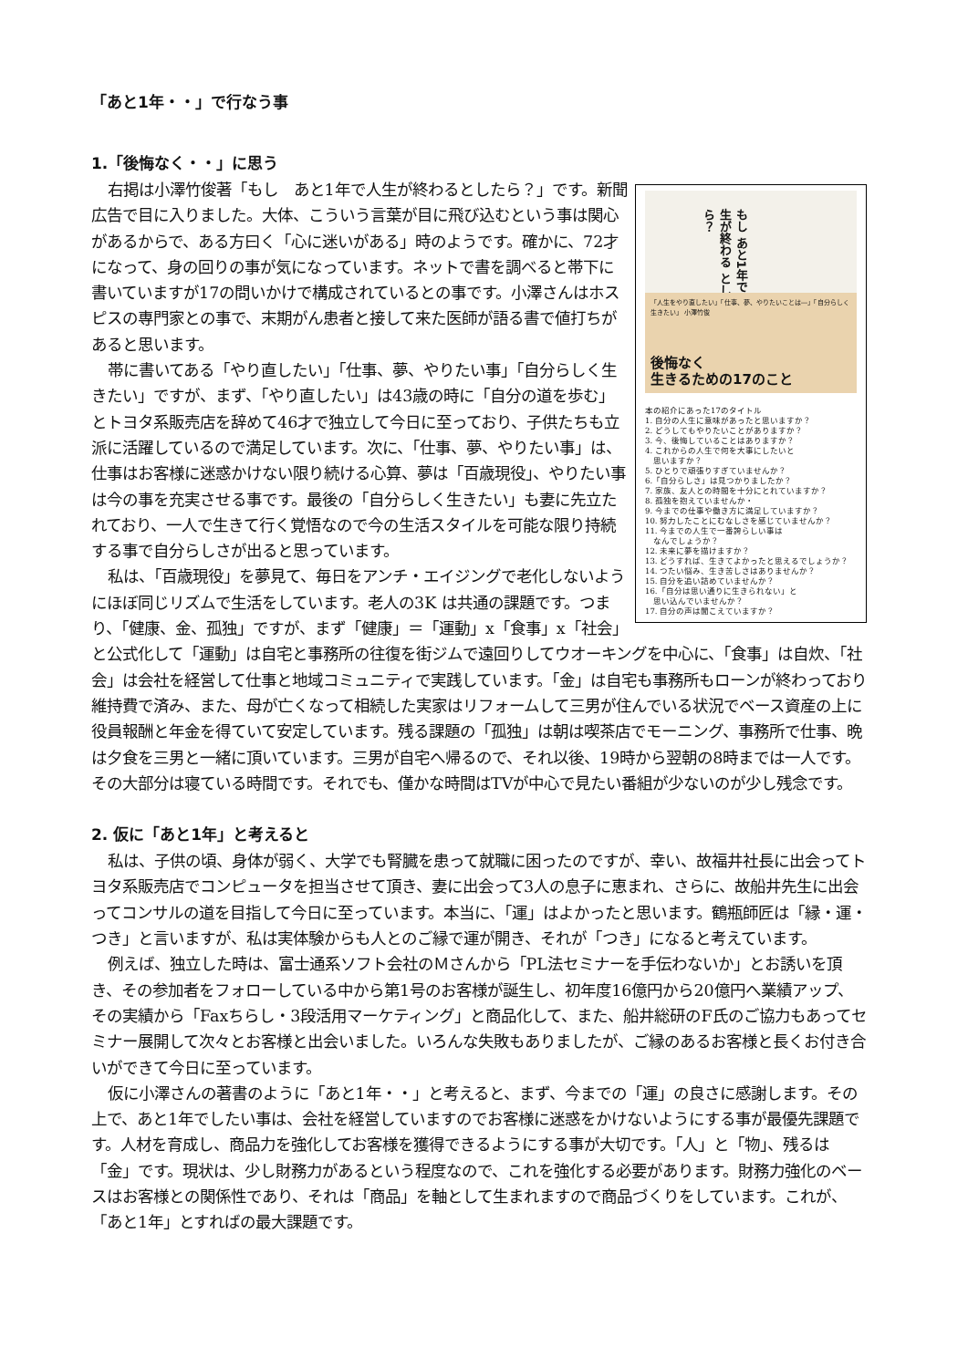「あと1年・・」で行なう事
1.「後悔なく・・」に思う
もし あと1年で 人生が終わる としたら？
「人生をやり直したい」「仕事、夢、やりたいことは―」「自分らしく生きたい」 小澤竹俊
後悔なく
生きるための17のこと
本の紹介にあった17のタイトル
1. 自分の人生に意味があったと思いますか？
2. どうしてもやりたいことがありますか？
3. 今、後悔していることはありますか？
4. これからの人生で何を大事にしたいと
　思いますか？
5. ひとりで頑張りすぎていませんか？
6.「自分らしさ」は見つかりましたか？
7. 家族、友人との時間を十分にとれていますか？
8. 孤独を抱えていませんか・
9. 今までの仕事や働き方に満足していますか？
10. 努力したことにむなしさを感じていませんか？
11. 今までの人生で一番誇らしい事は
　なんでしょうか？
12. 未来に夢を描けますか？
13. どうすれば、生きてよかったと思えるでしょうか？
14. つたい悩み、生き苦しさはありませんか？
15. 自分を追い詰めていませんか？
16.「自分は思い通りに生きられない」と
　思い込んでいませんか？
17. 自分の声は聞こえていますか？
右掲は小澤竹俊著「もし　あと1年で人生が終わるとしたら？」です。新聞広告で目に入りました。大体、こういう言葉が目に飛び込むという事は関心があるからで、ある方曰く「心に迷いがある」時のようです。確かに、72才になって、身の回りの事が気になっています。ネットで書を調べると帯下に書いていますが17の問いかけで構成されているとの事です。小澤さんはホスピスの専門家との事で、末期がん患者と接して来た医師が語る書で値打ちがあると思います。
帯に書いてある「やり直したい」「仕事、夢、やりたい事」「自分らしく生きたい」ですが、まず、「やり直したい」は43歳の時に「自分の道を歩む」とトヨタ系販売店を辞めて46才で独立して今日に至っており、子供たちも立派に活躍しているので満足しています。次に、「仕事、夢、やりたい事」は、仕事はお客様に迷惑かけない限り続ける心算、夢は「百歳現役」、やりたい事は今の事を充実させる事です。最後の「自分らしく生きたい」も妻に先立たれており、一人で生きて行く覚悟なので今の生活スタイルを可能な限り持続する事で自分らしさが出ると思っています。
私は、「百歳現役」を夢見て、毎日をアンチ・エイジングで老化しないようにほぼ同じリズムで生活をしています。老人の3K は共通の課題です。つまり、「健康、金、孤独」ですが、まず「健康」＝「運動」x「食事」x「社会」と公式化して「運動」は自宅と事務所の往復を街ジムで遠回りしてウオーキングを中心に、「食事」は自炊、「社会」は会社を経営して仕事と地域コミュニティで実践しています。「金」は自宅も事務所もローンが終わっており維持費で済み、また、母が亡くなって相続した実家はリフォームして三男が住んでいる状況でベース資産の上に役員報酬と年金を得ていて安定しています。残る課題の「孤独」は朝は喫茶店でモーニング、事務所で仕事、晩は夕食を三男と一緒に頂いています。三男が自宅へ帰るので、それ以後、19時から翌朝の8時までは一人です。その大部分は寝ている時間です。それでも、僅かな時間はTVが中心で見たい番組が少ないのが少し残念です。
2. 仮に「あと1年」と考えると
私は、子供の頃、身体が弱く、大学でも腎臓を患って就職に困ったのですが、幸い、故福井社長に出会ってトヨタ系販売店でコンピュータを担当させて頂き、妻に出会って3人の息子に恵まれ、さらに、故船井先生に出会ってコンサルの道を目指して今日に至っています。本当に、「運」はよかったと思います。鶴瓶師匠は「縁・運・つき」と言いますが、私は実体験からも人とのご縁で運が開き、それが「つき」になると考えています。
例えば、独立した時は、富士通系ソフト会社のＭさんから「PL法セミナーを手伝わないか」とお誘いを頂き、その参加者をフォローしている中から第1号のお客様が誕生し、初年度16億円から20億円へ業績アップ、その実績から「Faxちらし・3段活用マーケティング」と商品化して、また、船井総研のF氏のご協力もあってセミナー展開して次々とお客様と出会いました。いろんな失敗もありましたが、ご縁のあるお客様と長くお付き合いができて今日に至っています。
仮に小澤さんの著書のように「あと1年・・」と考えると、まず、今までの「運」の良さに感謝します。その上で、あと1年でしたい事は、会社を経営していますのでお客様に迷惑をかけないようにする事が最優先課題です。人材を育成し、商品力を強化してお客様を獲得できるようにする事が大切です。「人」と「物」、残るは「金」です。現状は、少し財務力があるという程度なので、これを強化する必要があります。財務力強化のベースはお客様との関係性であり、それは「商品」を軸として生まれますので商品づくりをしています。これが、「あと1年」とすればの最大課題です。